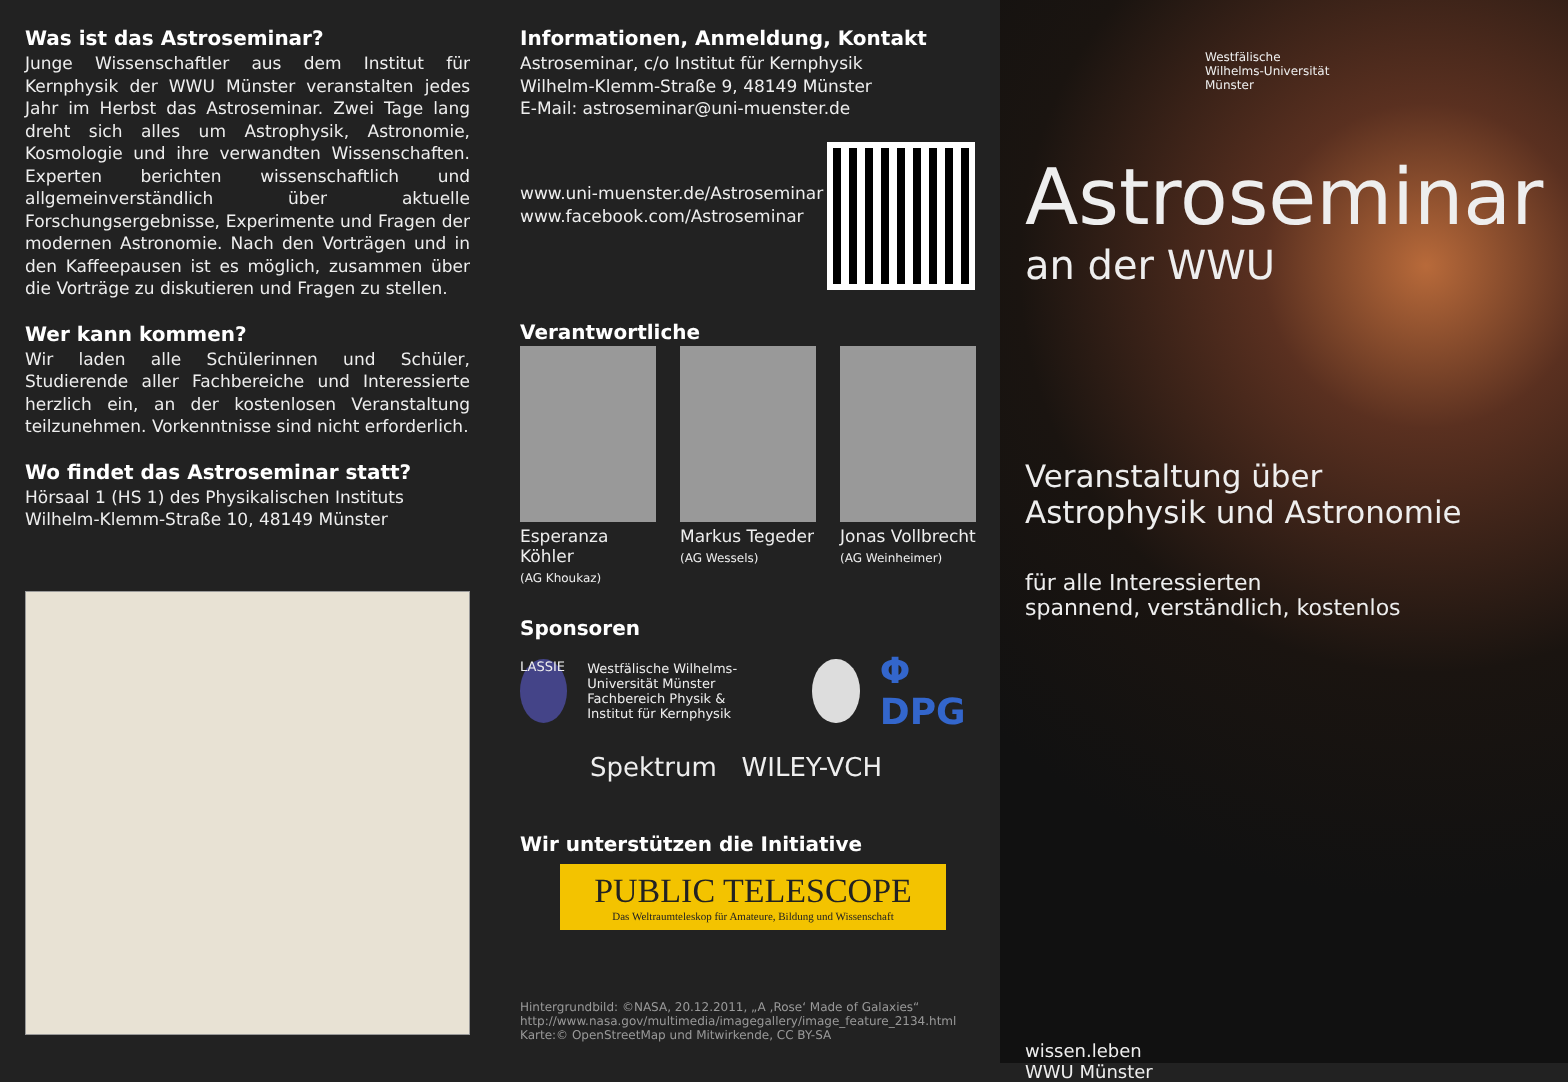Was ist das Astroseminar?
Junge Wissenschaftler aus dem Institut für Kernphysik der WWU Münster veranstalten jedes Jahr im Herbst das Astroseminar. Zwei Tage lang dreht sich alles um Astrophysik, Astronomie, Kosmologie und ihre verwandten Wissenschaften. Experten berichten wissenschaftlich und allgemeinverständlich über aktuelle Forschungsergebnisse, Experimente und Fragen der modernen Astronomie. Nach den Vorträgen und in den Kaffeepausen ist es möglich, zusammen über die Vorträge zu diskutieren und Fragen zu stellen.
Wer kann kommen?
Wir laden alle Schülerinnen und Schüler, Studierende aller Fachbereiche und Interessierte herzlich ein, an der kostenlosen Veranstaltung teilzunehmen. Vorkenntnisse sind nicht erforderlich.
Wo findet das Astroseminar statt?
Hörsaal 1 (HS 1) des Physikalischen Instituts
Wilhelm-Klemm-Straße 10, 48149 Münster
Informationen, Anmeldung, Kontakt
Astroseminar, c/o Institut für Kernphysik
Wilhelm-Klemm-Straße 9, 48149 Münster
E-Mail: astroseminar@uni-muenster.de
www.uni-muenster.de/Astroseminar
www.facebook.com/Astroseminar
Verantwortliche
Esperanza Köhler
(AG Khoukaz)
Markus Tegeder
(AG Wessels)
Jonas Vollbrecht
(AG Weinheimer)
Sponsoren
LASSIE Westfälische Wilhelms-Universität Münster
Fachbereich Physik &
Institut für Kernphysik Φ DPG
Spektrum WILEY-VCH
Wir unterstützen die Initiative
PUBLIC TELESCOPE
Das Weltraumteleskop für Amateure, Bildung und Wissenschaft
Hintergrundbild: ©NASA, 20.12.2011, „A ‚Rose‘ Made of Galaxies“
http://www.nasa.gov/multimedia/imagegallery/image_feature_2134.html
Karte:© OpenStreetMap und Mitwirkende, CC BY-SA
Westfälische
Wilhelms-Universität
Münster
Astroseminar
an der WWU
Veranstaltung über
Astrophysik und Astronomie
für alle Interessierten
spannend, verständlich, kostenlos
wissen.leben
WWU Münster